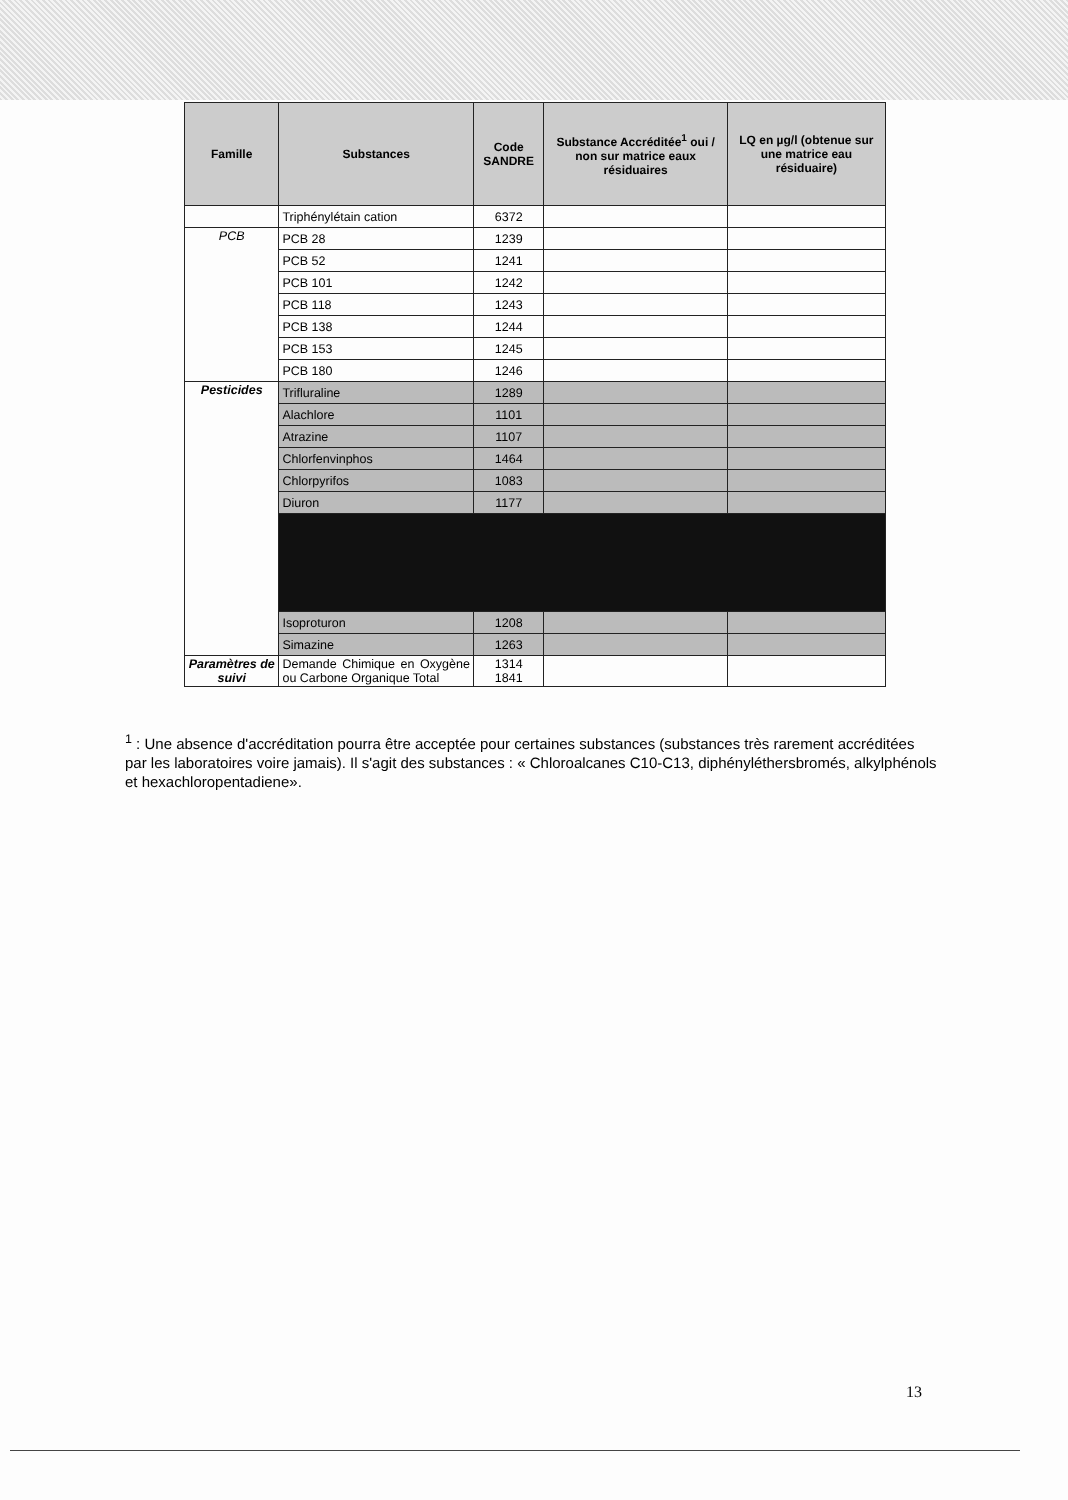| Famille | Substances | Code SANDRE | Substance Accréditée<sup>1</sup> oui / non sur matrice eaux résiduaires | LQ en µg/l (obtenue sur une matrice eau résiduaire) |
| --- | --- | --- | --- | --- |
| | Triphénylétain cation | 6372 | | |
| PCB | PCB 28 | 1239 | | |
| | PCB 52 | 1241 | | |
| | PCB 101 | 1242 | | |
| | PCB 118 | 1243 | | |
| | PCB 138 | 1244 | | |
| | PCB 153 | 1245 | | |
| | PCB 180 | 1246 | | |
| Pesticides | Trifluraline | 1289 | | |
| | Alachlore | 1101 | | |
| | Atrazine | 1107 | | |
| | Chlorfenvinphos | 1464 | | |
| | Chlorpyrifos | 1083 | | |
| | Diuron | 1177 | | |
| | Isoproturon | 1208 | | |
| | Simazine | 1263 | | |
| Paramètres de suivi | Demande Chimique en Oxygène ou Carbone Organique Total | 1314 1841 | | |
<sup>1</sup> : Une absence d'accréditation pourra être acceptée pour certaines substances (substances très rarement accréditées par les laboratoires voire jamais). Il s'agit des substances : « Chloroalcanes C10-C13, diphényléthersbromés, alkylphénols et hexachloropentadiene».
13